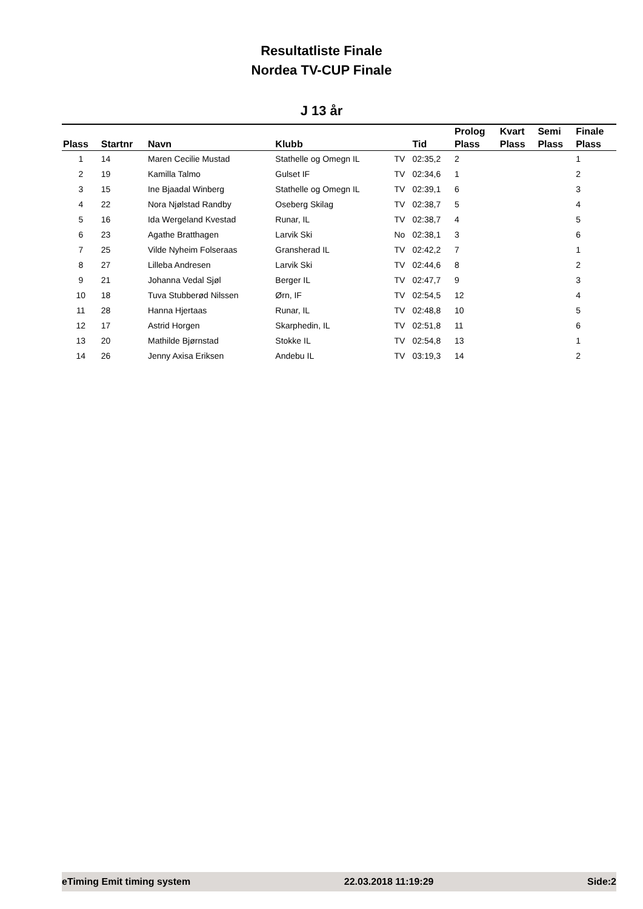Resultatliste Finale
Nordea TV-CUP Finale
J 13 år
| | | | | | | Prolog | Kvart | Semi | Finale |
| --- | --- | --- | --- | --- | --- | --- | --- | --- | --- |
| Plass | Startnr | Navn | Klubb | | Tid | Plass | Plass | Plass | Plass |
| 1 | 14 | Maren Cecilie Mustad | Stathelle og Omegn IL | TV | 02:35,2 | 2 | | | 1 |
| 2 | 19 | Kamilla Talmo | Gulset IF | TV | 02:34,6 | 1 | | | 2 |
| 3 | 15 | Ine Bjaadal Winberg | Stathelle og Omegn IL | TV | 02:39,1 | 6 | | | 3 |
| 4 | 22 | Nora Njølstad Randby | Oseberg Skilag | TV | 02:38,7 | 5 | | | 4 |
| 5 | 16 | Ida Wergeland Kvestad | Runar, IL | TV | 02:38,7 | 4 | | | 5 |
| 6 | 23 | Agathe Bratthagen | Larvik Ski | No | 02:38,1 | 3 | | | 6 |
| 7 | 25 | Vilde Nyheim Folseraas | Gransherad IL | TV | 02:42,2 | 7 | | | 1 |
| 8 | 27 | Lilleba Andresen | Larvik Ski | TV | 02:44,6 | 8 | | | 2 |
| 9 | 21 | Johanna Vedal Sjøl | Berger IL | TV | 02:47,7 | 9 | | | 3 |
| 10 | 18 | Tuva Stubberød Nilssen | Ørn, IF | TV | 02:54,5 | 12 | | | 4 |
| 11 | 28 | Hanna Hjertaas | Runar, IL | TV | 02:48,8 | 10 | | | 5 |
| 12 | 17 | Astrid Horgen | Skarphedin, IL | TV | 02:51,8 | 11 | | | 6 |
| 13 | 20 | Mathilde Bjørnstad | Stokke IL | TV | 02:54,8 | 13 | | | 1 |
| 14 | 26 | Jenny Axisa Eriksen | Andebu IL | TV | 03:19,3 | 14 | | | 2 |
eTiming Emit timing system 22.03.2018 11:19:29 Side:2